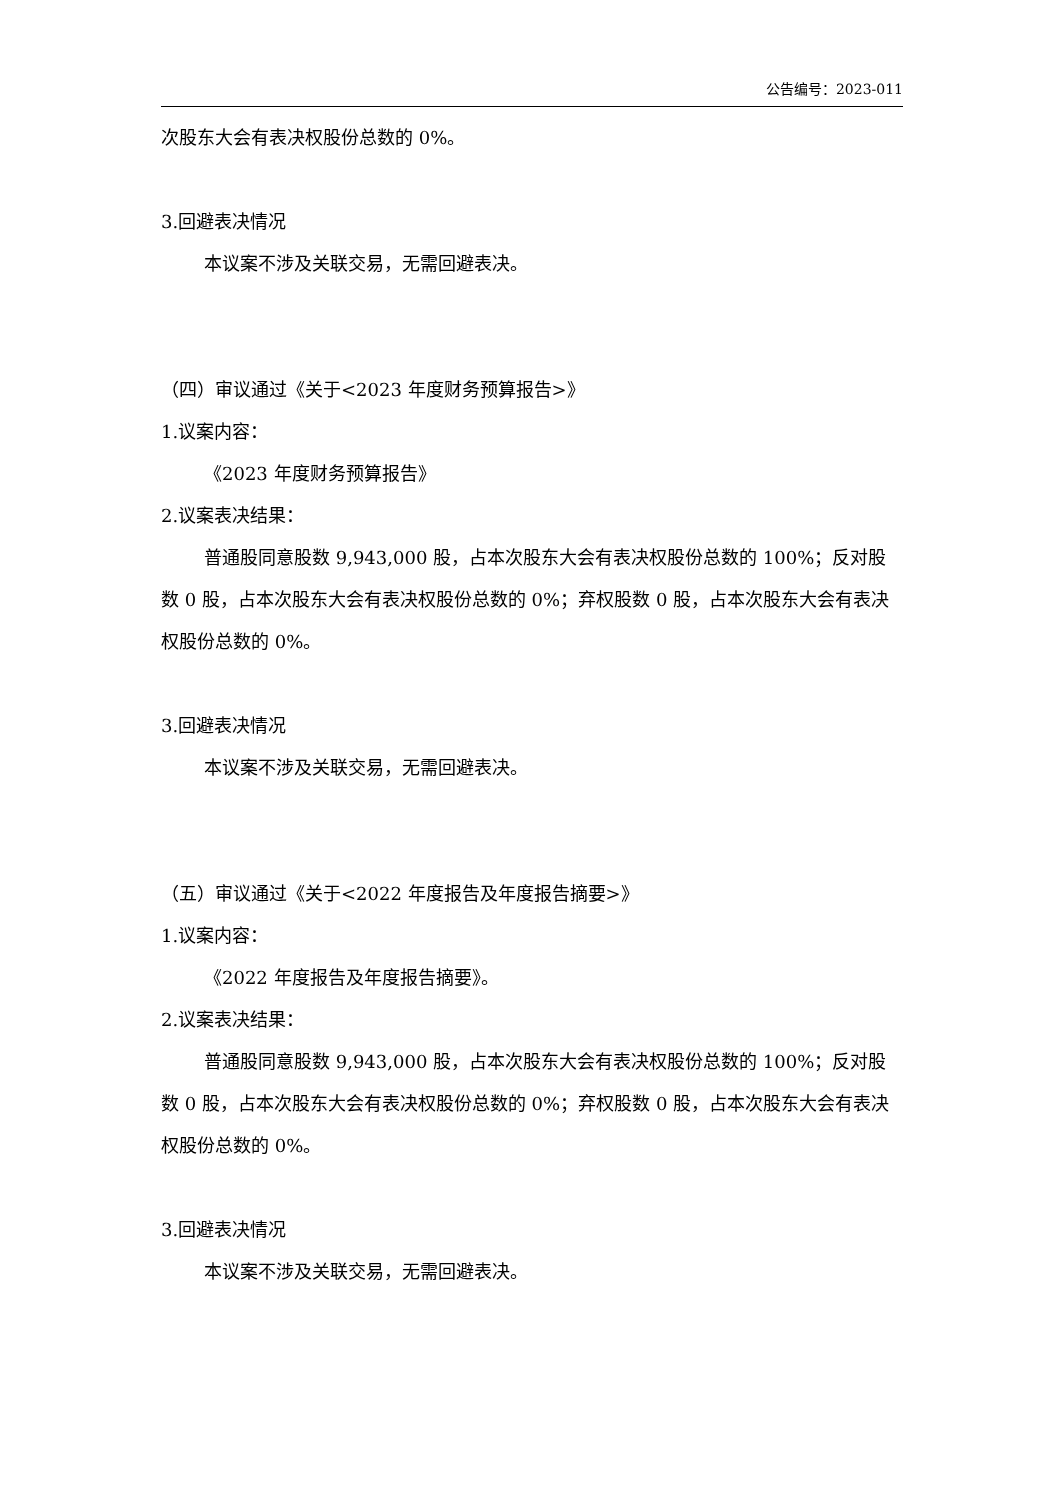公告编号：2023-011
次股东大会有表决权股份总数的 0%。
3.回避表决情况
本议案不涉及关联交易，无需回避表决。
（四）审议通过《关于<2023 年度财务预算报告>》
1.议案内容：
《2023 年度财务预算报告》
2.议案表决结果：
普通股同意股数 9,943,000 股，占本次股东大会有表决权股份总数的 100%；反对股数 0 股，占本次股东大会有表决权股份总数的 0%；弃权股数 0 股，占本次股东大会有表决权股份总数的 0%。
3.回避表决情况
本议案不涉及关联交易，无需回避表决。
（五）审议通过《关于<2022 年度报告及年度报告摘要>》
1.议案内容：
《2022 年度报告及年度报告摘要》。
2.议案表决结果：
普通股同意股数 9,943,000 股，占本次股东大会有表决权股份总数的 100%；反对股数 0 股，占本次股东大会有表决权股份总数的 0%；弃权股数 0 股，占本次股东大会有表决权股份总数的 0%。
3.回避表决情况
本议案不涉及关联交易，无需回避表决。